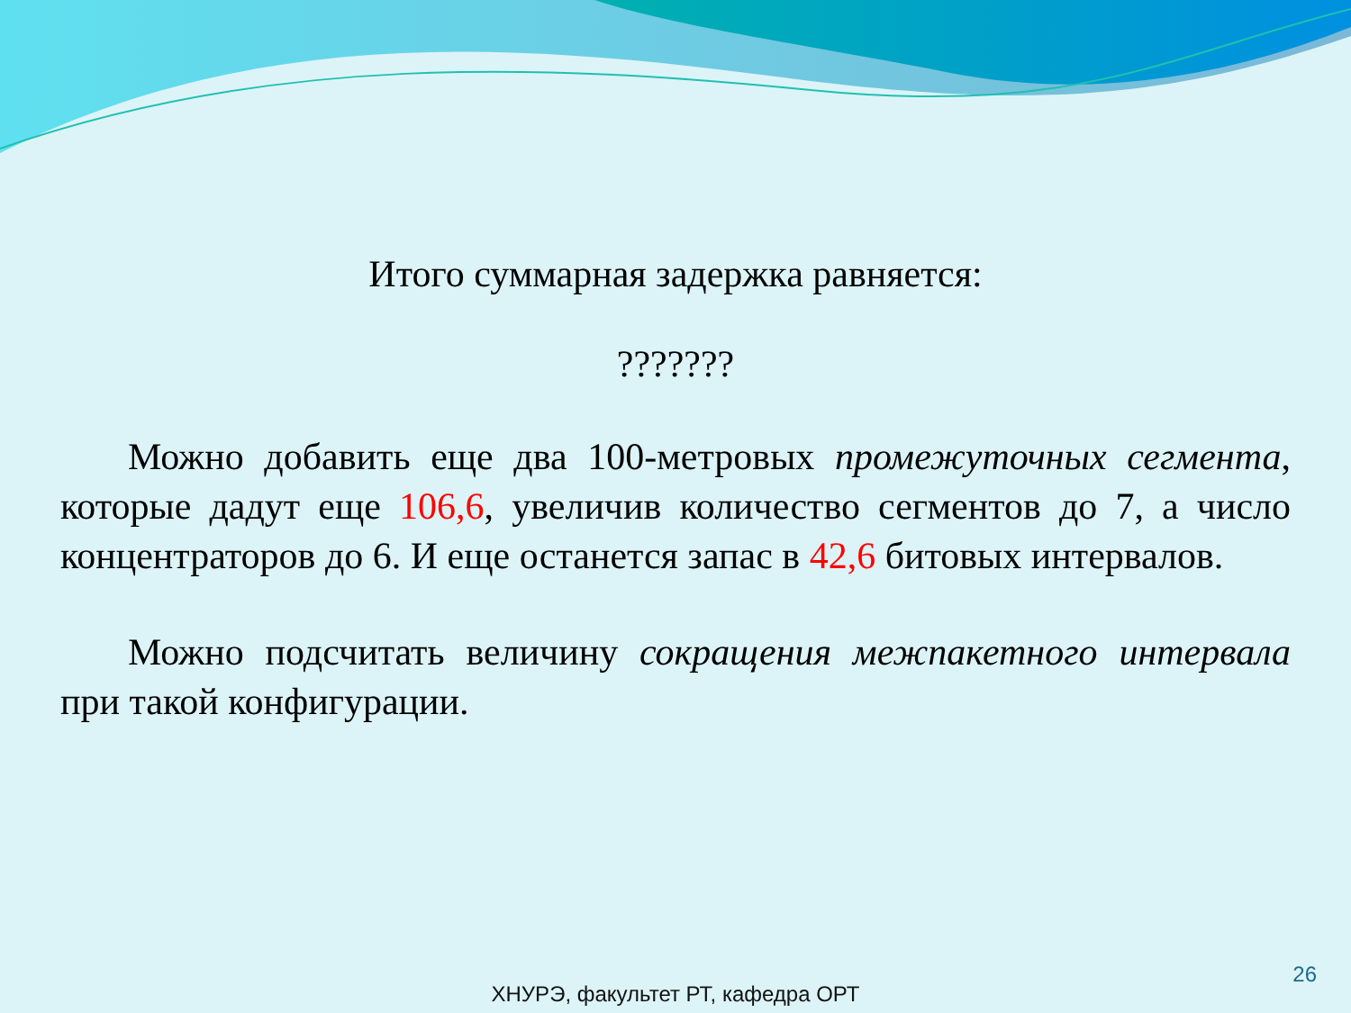Итого суммарная задержка равняется:
???????
Можно добавить еще два 100-метровых промежуточных сегмента, которые дадут еще 106,6, увеличив количество сегментов до 7, а число концентраторов до 6. И еще останется запас в 42,6 битовых интервалов.
Можно подсчитать величину сокращения межпакетного интервала при такой конфигурации.
26
ХНУРЭ, факультет РТ, кафедра ОРТ